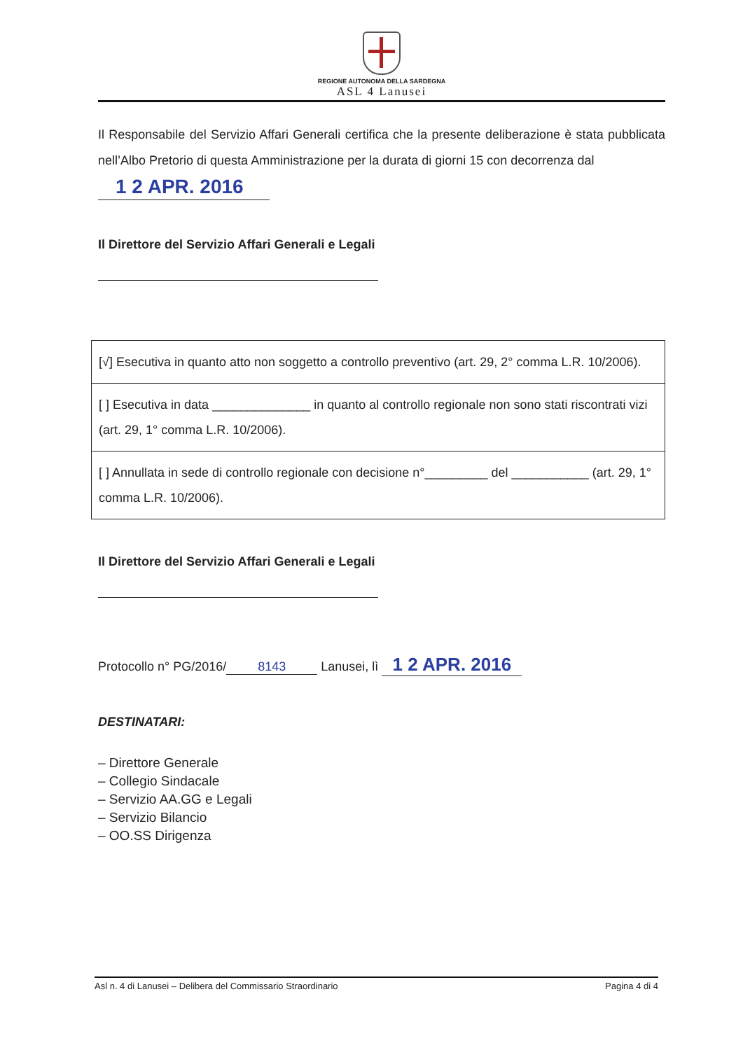REGIONE AUTONOMA DELLA SARDEGNA
ASL 4 Lanusei
Il Responsabile del Servizio Affari Generali certifica che la presente deliberazione è stata pubblicata nell’Albo Pretorio di questa Amministrazione per la durata di giorni 15 con decorrenza dal
1 2 APR. 2016
Il Direttore del Servizio Affari Generali e Legali
| [√] Esecutiva in quanto atto non soggetto a controllo preventivo (art. 29, 2° comma L.R. 10/2006). |
| [ ] Esecutiva in data ______________ in quanto al controllo regionale non sono stati riscontrati vizi (art. 29, 1° comma L.R. 10/2006). |
| [ ] Annullata in sede di controllo regionale con decisione n°_________ del ___________ (art. 29, 1° comma L.R. 10/2006). |
Il Direttore del Servizio Affari Generali e Legali
Protocollo n° PG/2016/ 8143 Lanusei, lì 1 2 APR. 2016
DESTINATARI:
– Direttore Generale
– Collegio Sindacale
– Servizio AA.GG e Legali
– Servizio Bilancio
– OO.SS Dirigenza
Asl n. 4 di Lanusei – Delibera del Commissario Straordinario Pagina 4 di 4